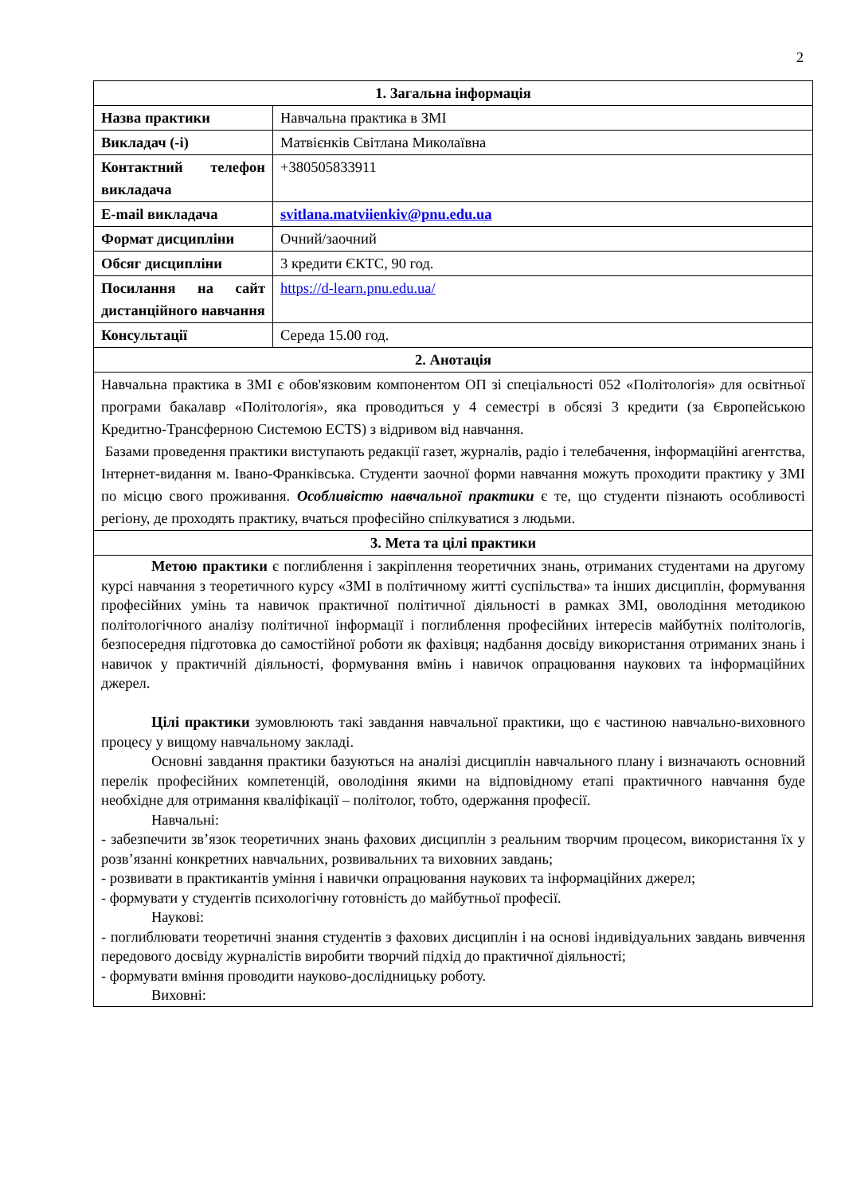2
| 1. Загальна інформація | |
| --- | --- |
| Назва практики | Навчальна практика в ЗМІ |
| Викладач (-і) | Матвієнків Світлана Миколаївна |
| Контактний телефон викладача | +380505833911 |
| E-mail викладача | svitlana.matviienkiv@pnu.edu.ua |
| Формат дисципліни | Очний/заочний |
| Обсяг дисципліни | 3 кредити ЄКТС, 90 год. |
| Посилання на сайт дистанційного навчання | https://d-learn.pnu.edu.ua/ |
| Консультації | Середа 15.00 год. |
| 2. Анотація | |
| Навчальна практика в ЗМІ є обов'язковим компонентом ОП зі спеціальності 052 «Політологія» для освітньої програми бакалавр «Політологія», яка проводиться у 4 семестрі в обсязі 3 кредити (за Європейською Кредитно-Трансферною Системою ECTS) з відривом від навчання. Базами проведення практики виступають редакції газет, журналів, радіо і телебачення, інформаційні агентства, Інтернет-видання м. Івано-Франківська. Студенти заочної форми навчання можуть проходити практику у ЗМІ по місцю свого проживання. Особливістю навчальної практики є те, що студенти пізнають особливості регіону, де проходять практику, вчаться професійно спілкуватися з людьми. | |
| 3. Мета та цілі практики | |
| Метою практики є поглиблення і закріплення теоретичних знань, отриманих студентами на другому курсі навчання з теоретичного курсу «ЗМІ в політичному житті суспільства» та інших дисциплін, формування професійних умінь та навичок практичної політичної діяльності в рамках ЗМІ, оволодіння методикою політологічного аналізу політичної інформації і поглиблення професійних інтересів майбутніх політологів, безпосередня підготовка до самостійної роботи як фахівця; надбання досвіду використання отриманих знань і навичок у практичній діяльності, формування вмінь і навичок опрацювання наукових та інформаційних джерел. Цілі практики зумовлюють такі завдання навчальної практики, що є частиною навчально-виховного процесу у вищому навчальному закладі. Основні завдання практики базуються на аналізі дисциплін навчального плану і визначають основний перелік професійних компетенцій, оволодіння якими на відповідному етапі практичного навчання буде необхідне для отримання кваліфікації – політолог, тобто, одержання професії. Навчальні: - забезпечити зв’язок теоретичних знань фахових дисциплін з реальним творчим процесом, використання їх у розв’язанні конкретних навчальних, розвивальних та виховних завдань; - розвивати в практикантів уміння і навички опрацювання наукових та інформаційних джерел; - формувати у студентів психологічну готовність до майбутньої професії. Наукові: - поглиблювати теоретичні знання студентів з фахових дисциплін і на основі індивідуальних завдань вивчення передового досвіду журналістів виробити творчий підхід до практичної діяльності; - формувати вміння проводити науково-дослідницьку роботу. Виховні: | |